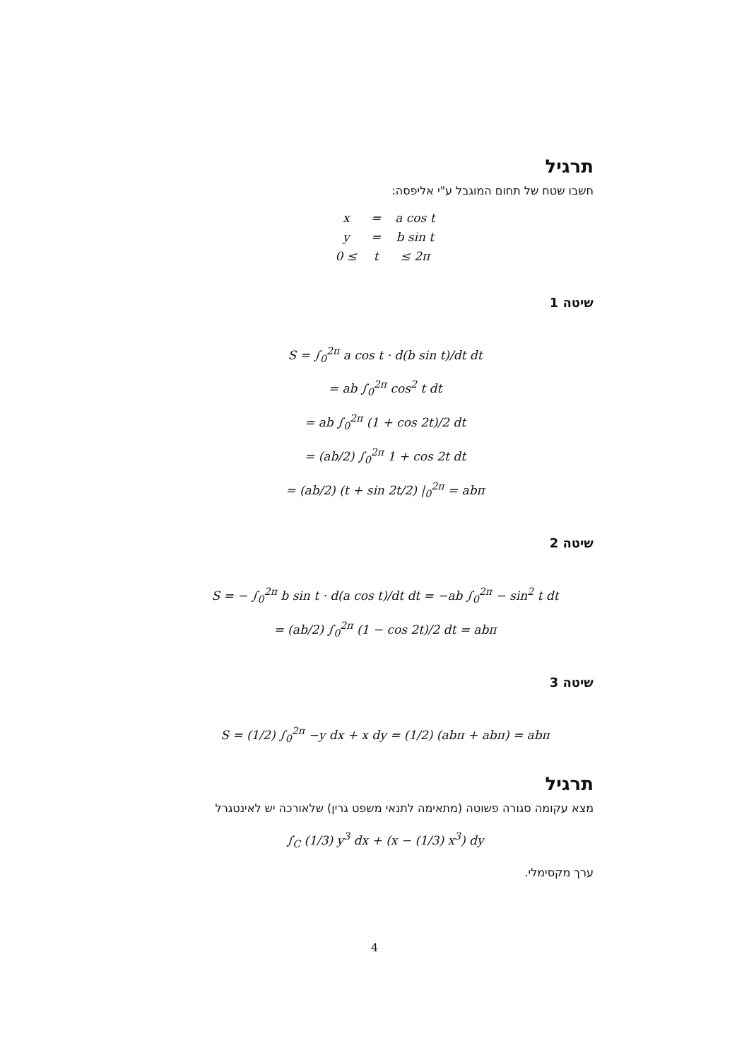תרגיל
חשבו שטח של תחום המוגבל ע"י אליפסה:
| x | = | a cos t |
| y | = | b sin t |
| 0 ≤ | t | ≤ 2π |
שיטה 1
S = ∫<sub>0</sub><sup>2π</sup> a cos t · d(b sin t)/dt dt
= ab ∫<sub>0</sub><sup>2π</sup> cos<sup>2</sup> t dt
= ab ∫<sub>0</sub><sup>2π</sup> (1 + cos 2t)/2 dt
= (ab/2) ∫<sub>0</sub><sup>2π</sup> 1 + cos 2t dt
= (ab/2) (t + sin 2t/2) |<sub>0</sub><sup>2π</sup> = abπ
שיטה 2
S = − ∫<sub>0</sub><sup>2π</sup> b sin t · d(a cos t)/dt dt = −ab ∫<sub>0</sub><sup>2π</sup> − sin<sup>2</sup> t dt
= (ab/2) ∫<sub>0</sub><sup>2π</sup> (1 − cos 2t)/2 dt = abπ
שיטה 3
S = (1/2) ∫<sub>0</sub><sup>2π</sup> −y dx + x dy = (1/2) (abπ + abπ) = abπ
תרגיל
מצא עקומה סגורה פשוטה (מתאימה לתנאי משפט גרין) שלאורכה יש לאינטגרל
∫<sub>C</sub> (1/3) y<sup>3</sup> dx + (x − (1/3) x<sup>3</sup>) dy
ערך מקסימלי.
4